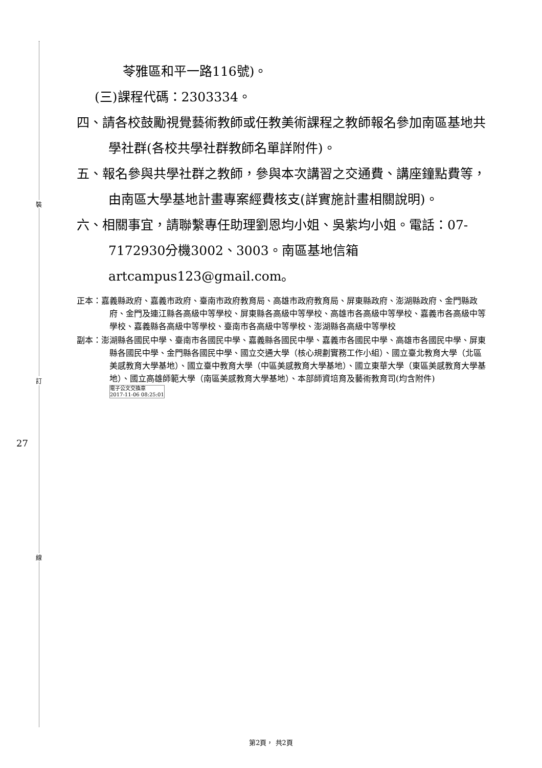裝
訂
線
27
苓雅區和平一路116號)。
(三)課程代碼：2303334。
四、請各校鼓勵視覺藝術教師或任教美術課程之教師報名參加南區基地共學社群(各校共學社群教師名單詳附件)。
五、報名參與共學社群之教師，參與本次講習之交通費、講座鐘點費等，由南區大學基地計畫專案經費核支(詳實施計畫相關說明)。
六、相關事宜，請聯繫專任助理劉恩均小姐、吳紫均小姐。電話：07-7172930分機3002、3003。南區基地信箱 artcampus123@gmail.com。
正本：嘉義縣政府、嘉義市政府、臺南市政府教育局、高雄市政府教育局、屏東縣政府、澎湖縣政府、金門縣政府、金門及連江縣各高級中等學校、屏東縣各高級中等學校、高雄市各高級中等學校、嘉義市各高級中等學校、嘉義縣各高級中等學校、臺南市各高級中等學校、澎湖縣各高級中等學校
副本：澎湖縣各國民中學、臺南市各國民中學、嘉義縣各國民中學、嘉義市各國民中學、高雄市各國民中學、屏東縣各國民中學、金門縣各國民中學、國立交通大學（核心規劃實務工作小組）、國立臺北教育大學（北區美感教育大學基地）、國立臺中教育大學（中區美感教育大學基地）、國立東華大學（東區美感教育大學基地）、國立高雄師範大學（南區美感教育大學基地）、本部師資培育及藝術教育司(均含附件) 電子公文交換章
2017-11-06 08:25:01
第2頁， 共2頁